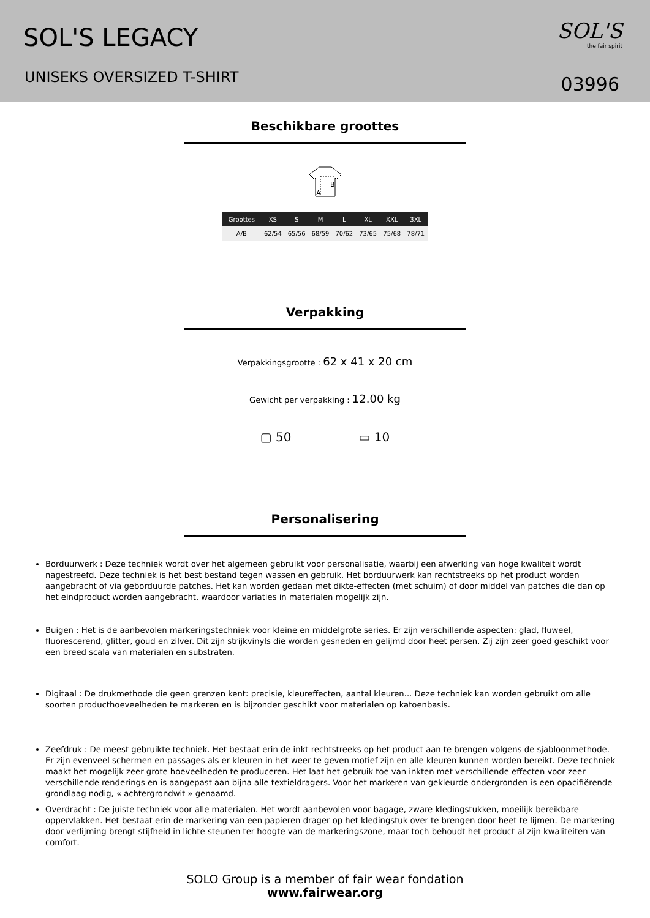SOL'S LEGACY
UNISEKS OVERSIZED T-SHIRT
SOL'S
the fair spirit
03996
Beschikbare groottes
B
A
| Groottes | XS | S | M | L | XL | XXL | 3XL |
| --- | --- | --- | --- | --- | --- | --- | --- |
| A/B | 62/54 | 65/56 | 68/59 | 70/62 | 73/65 | 75/68 | 78/71 |
Verpakking
Verpakkingsgrootte : 62 x 41 x 20 cm
Gewicht per verpakking : 12.00 kg
▢ 50 ▭ 10
Personalisering
Borduurwerk : Deze techniek wordt over het algemeen gebruikt voor personalisatie, waarbij een afwerking van hoge kwaliteit wordt nagestreefd. Deze techniek is het best bestand tegen wassen en gebruik. Het borduurwerk kan rechtstreeks op het product worden aangebracht of via geborduurde patches. Het kan worden gedaan met dikte-effecten (met schuim) of door middel van patches die dan op het eindproduct worden aangebracht, waardoor variaties in materialen mogelijk zijn.
Buigen : Het is de aanbevolen markeringstechniek voor kleine en middelgrote series. Er zijn verschillende aspecten: glad, fluweel, fluorescerend, glitter, goud en zilver. Dit zijn strijkvinyls die worden gesneden en gelijmd door heet persen. Zij zijn zeer goed geschikt voor een breed scala van materialen en substraten.
Digitaal : De drukmethode die geen grenzen kent: precisie, kleureffecten, aantal kleuren... Deze techniek kan worden gebruikt om alle soorten producthoeveelheden te markeren en is bijzonder geschikt voor materialen op katoenbasis.
Zeefdruk : De meest gebruikte techniek. Het bestaat erin de inkt rechtstreeks op het product aan te brengen volgens de sjabloonmethode. Er zijn evenveel schermen en passages als er kleuren in het weer te geven motief zijn en alle kleuren kunnen worden bereikt. Deze techniek maakt het mogelijk zeer grote hoeveelheden te produceren. Het laat het gebruik toe van inkten met verschillende effecten voor zeer verschillende renderings en is aangepast aan bijna alle textieldragers. Voor het markeren van gekleurde ondergronden is een opacifiërende grondlaag nodig, « achtergrondwit » genaamd.
Overdracht : De juiste techniek voor alle materialen. Het wordt aanbevolen voor bagage, zware kledingstukken, moeilijk bereikbare oppervlakken. Het bestaat erin de markering van een papieren drager op het kledingstuk over te brengen door heet te lijmen. De markering door verlijming brengt stijfheid in lichte steunen ter hoogte van de markeringszone, maar toch behoudt het product al zijn kwaliteiten van comfort.
SOLO Group is a member of fair wear fondation
www.fairwear.org